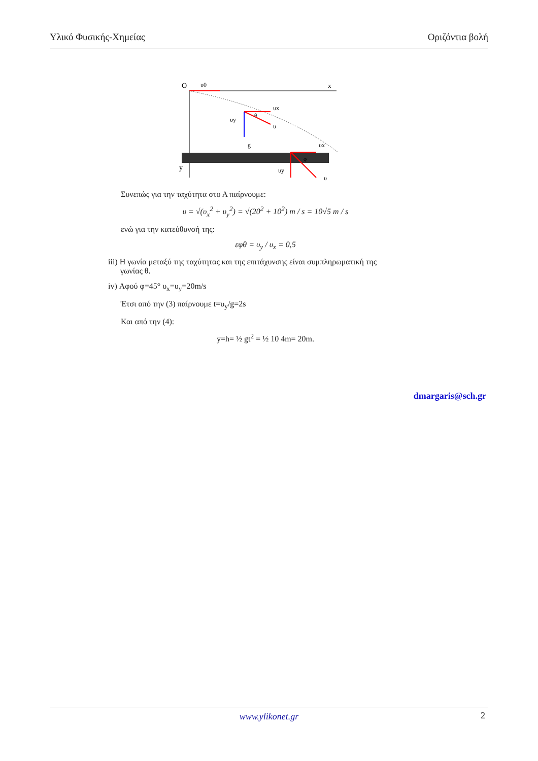Υλικό Φυσικής-Χημείας Οριζόντια βολή
O
υ0
x
y
g
υx
υy
υ
θ
υx
υy
υ
φ
Συνεπώς για την ταχύτητα στο Α παίρνουμε:
υ = √(υ<sub>x</sub><sup>2</sup> + υ<sub>y</sub><sup>2</sup>) = √(20<sup>2</sup> + 10<sup>2</sup>) m / s = 10√5 m / s
ενώ για την κατεύθυνσή της:
εφθ = υ<sub>y</sub> / υ<sub>x</sub> = 0,5
iii) Η γωνία μεταξύ της ταχύτητας και της επιτάχυνσης είναι συμπληρωματική της
γωνίας θ.
iv) Αφού φ=45° υ<sub>x</sub>=υ<sub>y</sub>=20m/s
Έτσι από την (3) παίρνουμε t=υ<sub>y</sub>/g=2s
Και από την (4):
y=h= ½ gt<sup>2</sup> = ½ 10 4m= 20m.
dmargaris@sch.gr
www.ylikonet.gr
2